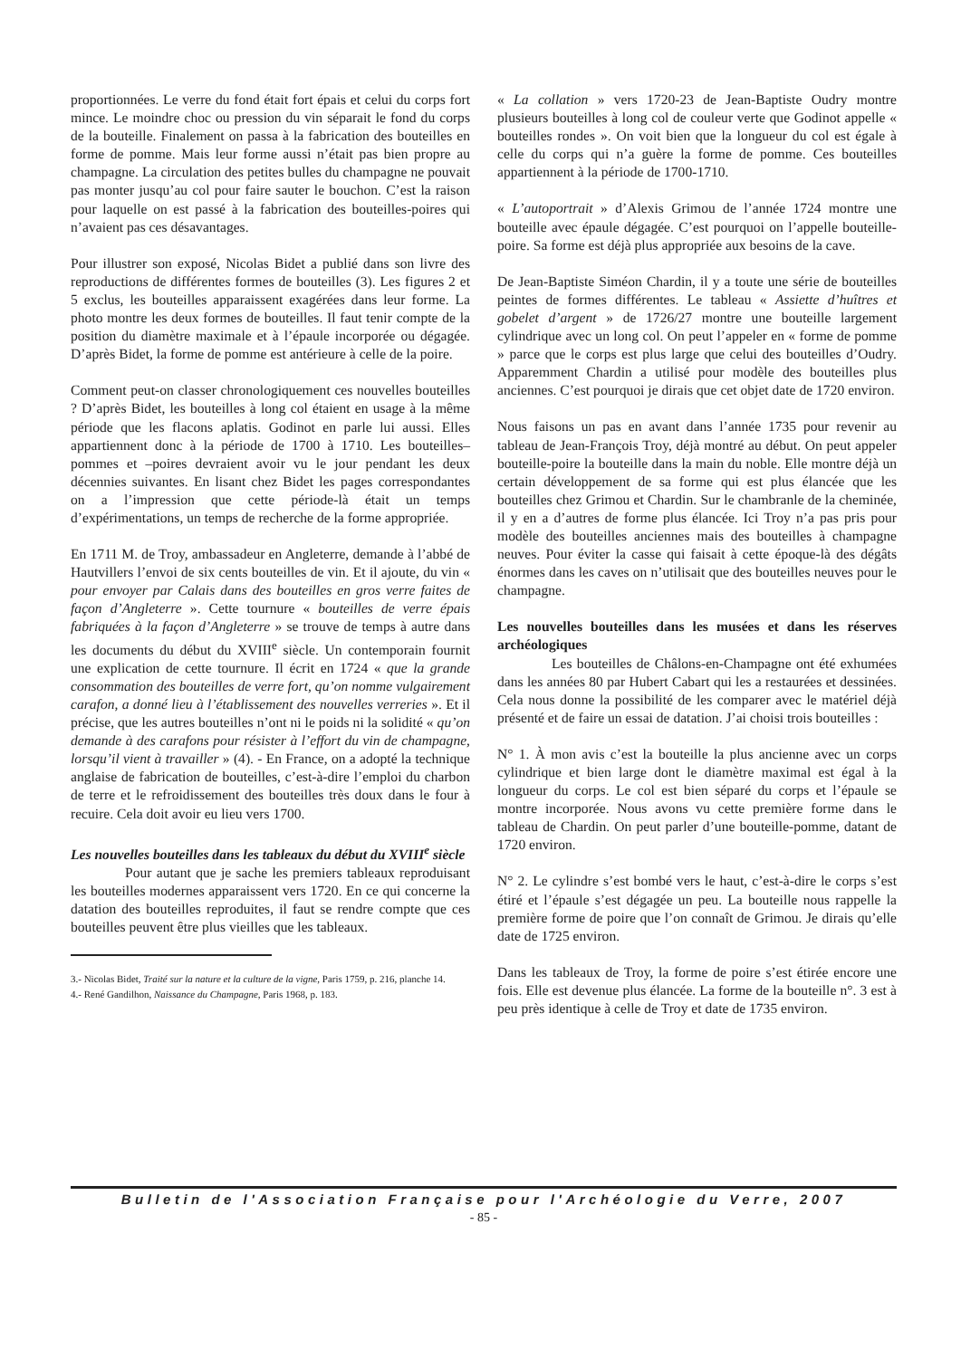proportionnées. Le verre du fond était fort épais et celui du corps fort mince. Le moindre choc ou pression du vin séparait le fond du corps de la bouteille. Finalement on passa à la fabrication des bouteilles en forme de pomme. Mais leur forme aussi n’était pas bien propre au champagne. La circulation des petites bulles du champagne ne pouvait pas monter jusqu’au col pour faire sauter le bouchon. C’est la raison pour laquelle on est passé à la fabrication des bouteilles-poires qui n’avaient pas ces désavantages.
Pour illustrer son exposé, Nicolas Bidet a publié dans son livre des reproductions de différentes formes de bouteilles (3). Les figures 2 et 5 exclus, les bouteilles apparaissent exagérées dans leur forme. La photo montre les deux formes de bouteilles. Il faut tenir compte de la position du diamètre maximale et à l’épaule incorporée ou dégagée. D’après Bidet, la forme de pomme est antérieure à celle de la poire.
Comment peut-on classer chronologiquement ces nouvelles bouteilles ? D’après Bidet, les bouteilles à long col étaient en usage à la même période que les flacons aplatis. Godinot en parle lui aussi. Elles appartiennent donc à la période de 1700 à 1710. Les bouteilles–pommes et –poires devraient avoir vu le jour pendant les deux décennies suivantes. En lisant chez Bidet les pages correspondantes on a l’impression que cette période-là était un temps d’expérimentations, un temps de recherche de la forme appropriée.
En 1711 M. de Troy, ambassadeur en Angleterre, demande à l’abbé de Hautvillers l’envoi de six cents bouteilles de vin. Et il ajoute, du vin « pour envoyer par Calais dans des bouteilles en gros verre faites de façon d’Angleterre ». Cette tournure « bouteilles de verre épais fabriquées à la façon d’Angleterre » se trouve de temps à autre dans les documents du début du XVIII<sup>e</sup> siècle. Un contemporain fournit une explication de cette tournure. Il écrit en 1724 « que la grande consommation des bouteilles de verre fort, qu’on nomme vulgairement carafon, a donné lieu à l’établissement des nouvelles verreries ». Et il précise, que les autres bouteilles n’ont ni le poids ni la solidité « qu’on demande à des carafons pour résister à l’effort du vin de champagne, lorsqu’il vient à travailler » (4). - En France, on a adopté la technique anglaise de fabrication de bouteilles, c’est-à-dire l’emploi du charbon de terre et le refroidissement des bouteilles très doux dans le four à recuire. Cela doit avoir eu lieu vers 1700.
Les nouvelles bouteilles dans les tableaux du début du XVIII<sup>e</sup> siècle
Pour autant que je sache les premiers tableaux reproduisant les bouteilles modernes apparaissent vers 1720. En ce qui concerne la datation des bouteilles reproduites, il faut se rendre compte que ces bouteilles peuvent être plus vieilles que les tableaux.
3.- Nicolas Bidet, Traité sur la nature et la culture de la vigne, Paris 1759, p. 216, planche 14.
4.- René Gandilhon, Naissance du Champagne, Paris 1968, p. 183.
« La collation » vers 1720-23 de Jean-Baptiste Oudry montre plusieurs bouteilles à long col de couleur verte que Godinot appelle « bouteilles rondes ». On voit bien que la longueur du col est égale à celle du corps qui n’a guère la forme de pomme. Ces bouteilles appartiennent à la période de 1700-1710.
« L’autoportrait » d’Alexis Grimou de l’année 1724 montre une bouteille avec épaule dégagée. C’est pourquoi on l’appelle bouteille-poire. Sa forme est déjà plus appropriée aux besoins de la cave.
De Jean-Baptiste Siméon Chardin, il y a toute une série de bouteilles peintes de formes différentes. Le tableau « Assiette d’huîtres et gobelet d’argent » de 1726/27 montre une bouteille largement cylindrique avec un long col. On peut l’appeler en « forme de pomme » parce que le corps est plus large que celui des bouteilles d’Oudry. Apparemment Chardin a utilisé pour modèle des bouteilles plus anciennes. C’est pourquoi je dirais que cet objet date de 1720 environ.
Nous faisons un pas en avant dans l’année 1735 pour revenir au tableau de Jean-François Troy, déjà montré au début. On peut appeler bouteille-poire la bouteille dans la main du noble. Elle montre déjà un certain développement de sa forme qui est plus élancée que les bouteilles chez Grimou et Chardin. Sur le chambranle de la cheminée, il y en a d’autres de forme plus élancée. Ici Troy n’a pas pris pour modèle des bouteilles anciennes mais des bouteilles à champagne neuves. Pour éviter la casse qui faisait à cette époque-là des dégâts énormes dans les caves on n’utilisait que des bouteilles neuves pour le champagne.
Les nouvelles bouteilles dans les musées et dans les réserves archéologiques
Les bouteilles de Châlons-en-Champagne ont été exhumées dans les années 80 par Hubert Cabart qui les a restaurées et dessinées. Cela nous donne la possibilité de les comparer avec le matériel déjà présenté et de faire un essai de datation. J’ai choisi trois bouteilles :
N° 1. À mon avis c’est la bouteille la plus ancienne avec un corps cylindrique et bien large dont le diamètre maximal est égal à la longueur du corps. Le col est bien séparé du corps et l’épaule se montre incorporée. Nous avons vu cette première forme dans le tableau de Chardin. On peut parler d’une bouteille-pomme, datant de 1720 environ.
N° 2. Le cylindre s’est bombé vers le haut, c’est-à-dire le corps s’est étiré et l’épaule s’est dégagée un peu. La bouteille nous rappelle la première forme de poire que l’on connaît de Grimou. Je dirais qu’elle date de 1725 environ.
Dans les tableaux de Troy, la forme de poire s’est étirée encore une fois. Elle est devenue plus élancée. La forme de la bouteille n°. 3 est à peu près identique à celle de Troy et date de 1735 environ.
Bulletin de l'Association Française pour l'Archéologie du Verre, 2007
- 85 -